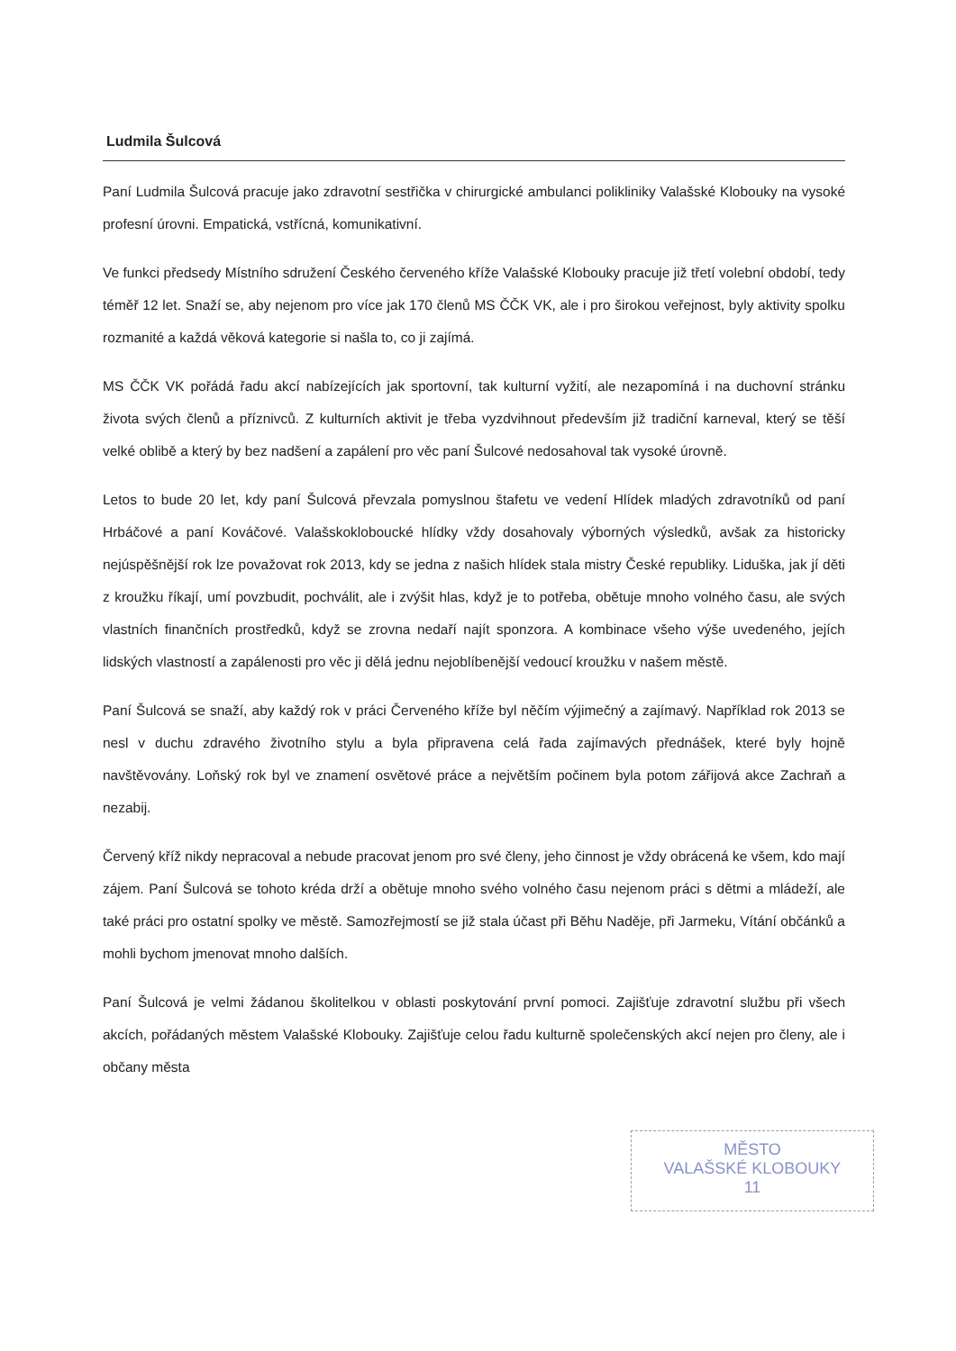Ludmila Šulcová
Paní Ludmila Šulcová pracuje jako zdravotní sestřička v chirurgické ambulanci polikliniky Valašské Klobouky na vysoké profesní úrovni. Empatická, vstřícná, komunikativní.
Ve funkci předsedy Místního sdružení Českého červeného kříže Valašské Klobouky pracuje již třetí volební období, tedy téměř 12 let. Snaží se, aby nejenom pro více jak 170 členů MS ČČK VK, ale i pro širokou veřejnost, byly aktivity spolku rozmanité a každá věková kategorie si našla to, co ji zajímá.
MS ČČK VK pořádá řadu akcí nabízejících jak sportovní, tak kulturní vyžití, ale nezapomíná i na duchovní stránku života svých členů a příznivců. Z kulturních aktivit je třeba vyzdvihnout především již tradiční karneval, který se těší velké oblibě a který by bez nadšení a zapálení pro věc paní Šulcové nedosahoval tak vysoké úrovně.
Letos to bude 20 let, kdy paní Šulcová převzala pomyslnou štafetu ve vedení Hlídek mladých zdravotníků od paní Hrbáčové a paní Kováčové. Valašskokloboucké hlídky vždy dosahovaly výborných výsledků, avšak za historicky nejúspěšnější rok lze považovat rok 2013, kdy se jedna z našich hlídek stala mistry České republiky. Liduška, jak jí děti z kroužku říkají, umí povzbudit, pochválit, ale i zvýšit hlas, když je to potřeba, obětuje mnoho volného času, ale svých vlastních finančních prostředků, když se zrovna nedaří najít sponzora. A kombinace všeho výše uvedeného, jejích lidských vlastností a zapálenosti pro věc ji dělá jednu nejoblíbenější vedoucí kroužku v našem městě.
Paní Šulcová se snaží, aby každý rok v práci Červeného kříže byl něčím výjimečný a zajímavý. Například rok 2013 se nesl v duchu zdravého životního stylu a byla připravena celá řada zajímavých přednášek, které byly hojně navštěvovány. Loňský rok byl ve znamení osvětové práce a největším počinem byla potom zářijová akce Zachraň a nezabij.
Červený kříž nikdy nepracoval a nebude pracovat jenom pro své členy, jeho činnost je vždy obrácená ke všem, kdo mají zájem. Paní Šulcová se tohoto kréda drží a obětuje mnoho svého volného času nejenom práci s dětmi a mládeží, ale také práci pro ostatní spolky ve městě. Samozřejmostí se již stala účast při Běhu Naděje, při Jarmeku, Vítání občánků a mohli bychom jmenovat mnoho dalších.
Paní Šulcová je velmi žádanou školitelkou v oblasti poskytování první pomoci. Zajišťuje zdravotní službu při všech akcích, pořádaných městem Valašské Klobouky. Zajišťuje celou řadu kulturně společenských akcí nejen pro členy, ale i občany města
MĚSTO
VALAŠSKÉ KLOBOUKY
11